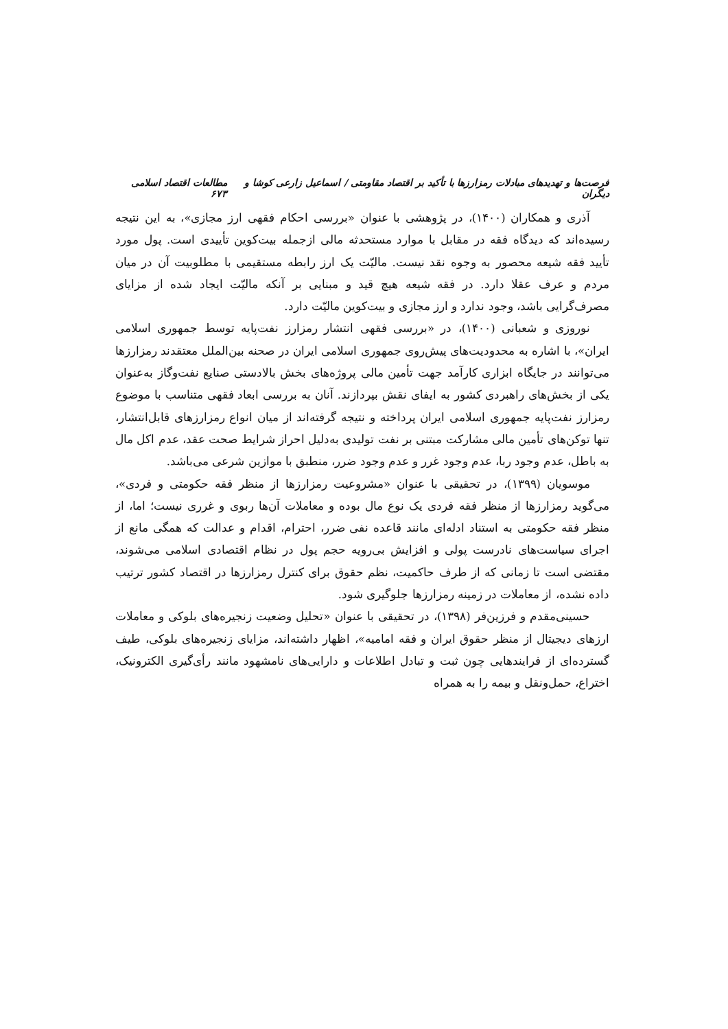فرصت‌ها و تهدیدهای مبادلات رمزارزها با تأکید بر اقتصاد مقاومتی / اسماعیل زارعی کوشا و دیگران مطالعات اقتصاد اسلامی ۶۷۳
آذری و همکاران (۱۴۰۰)، در پژوهشی با عنوان «بررسی احکام فقهی ارز مجازی»، به این نتیجه رسیده‌اند که دیدگاه فقه در مقابل با موارد مستحدثه مالی ازجمله بیت‌کوین تأییدی است. پول مورد تأیید فقه شیعه محصور به وجوه نقد نیست. مالیّت یک ارز رابطه مستقیمی با مطلوبیت آن در میان مردم و عرف عقلا دارد. در فقه شیعه هیچ قید و مبنایی بر آنکه مالیّت ایجاد شده از مزایای مصرف‌گرایی باشد، وجود ندارد و ارز مجازی و بیت‌کوین مالیّت دارد.
نوروزی و شعبانی (۱۴۰۰)، در «بررسی فقهی انتشار رمزارز نفت‌پایه توسط جمهوری اسلامی ایران»، با اشاره به محدودیت‌های پیش‌روی جمهوری اسلامی ایران در صحنه بین‌الملل معتقدند رمزارزها می‌توانند در جایگاه ابزاری کارآمد جهت تأمین مالی پروژه‌های بخش بالادستی صنایع نفت‌وگاز به‌عنوان یکی از بخش‌های راهبردی کشور به ایفای نقش بپردازند. آنان به بررسی ابعاد فقهی متناسب با موضوع رمزارز نفت‌پایه جمهوری اسلامی ایران پرداخته و نتیجه گرفته‌اند از میان انواع رمزارزهای قابل‌انتشار، تنها توکن‌های تأمین مالی مشارکت مبتنی بر نفت تولیدی به‌دلیل احراز شرایط صحت عقد، عدم اکل مال به باطل، عدم وجود ربا، عدم وجود غرر و عدم وجود ضرر، منطبق با موازین شرعی می‌باشد.
موسویان (۱۳۹۹)، در تحقیقی با عنوان «مشروعیت رمزارزها از منظر فقه حکومتی و فردی»، می‌گوید رمزارزها از منظر فقه فردی یک نوع مال بوده و معاملات آن‌ها ربوی و غرری نیست؛ اما، از منظر فقه حکومتی به استناد ادله‌ای مانند قاعده نفی ضرر، احترام، اقدام و عدالت که همگی مانع از اجرای سیاست‌های نادرست پولی و افزایش بی‌رویه حجم پول در نظام اقتصادی اسلامی می‌شوند، مقتضی است تا زمانی که از طرف حاکمیت، نظم حقوق برای کنترل رمزارزها در اقتصاد کشور ترتیب داده نشده، از معاملات در زمینه رمزارزها جلوگیری شود.
حسینی‌مقدم و فرزین‌فر (۱۳۹۸)، در تحقیقی با عنوان «تحلیل وضعیت زنجیره‌های بلوکی و معاملات ارزهای دیجیتال از منظر حقوق ایران و فقه امامیه»، اظهار داشته‌اند، مزایای زنجیره‌های بلوکی، طیف گسترده‌ای از فرایندهایی چون ثبت و تبادل اطلاعات و دارایی‌های نامشهود مانند رأی‌گیری الکترونیک، اختراع، حمل‌ونقل و بیمه را به همراه